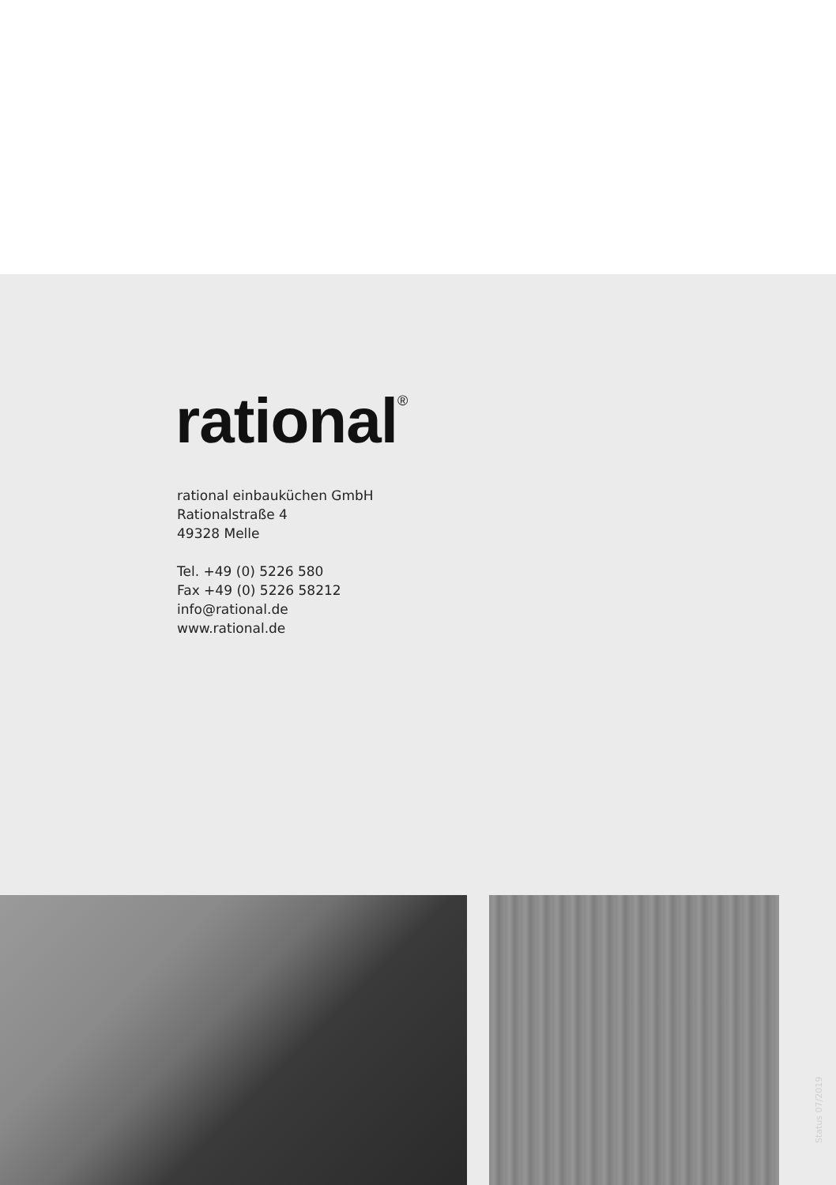rational<sup>®</sup>
rational einbauküchen GmbH
Rationalstraße 4
49328 Melle
Tel. +49 (0) 5226 580
Fax +49 (0) 5226 58212
info@rational.de
www.rational.de
Status 07/2019